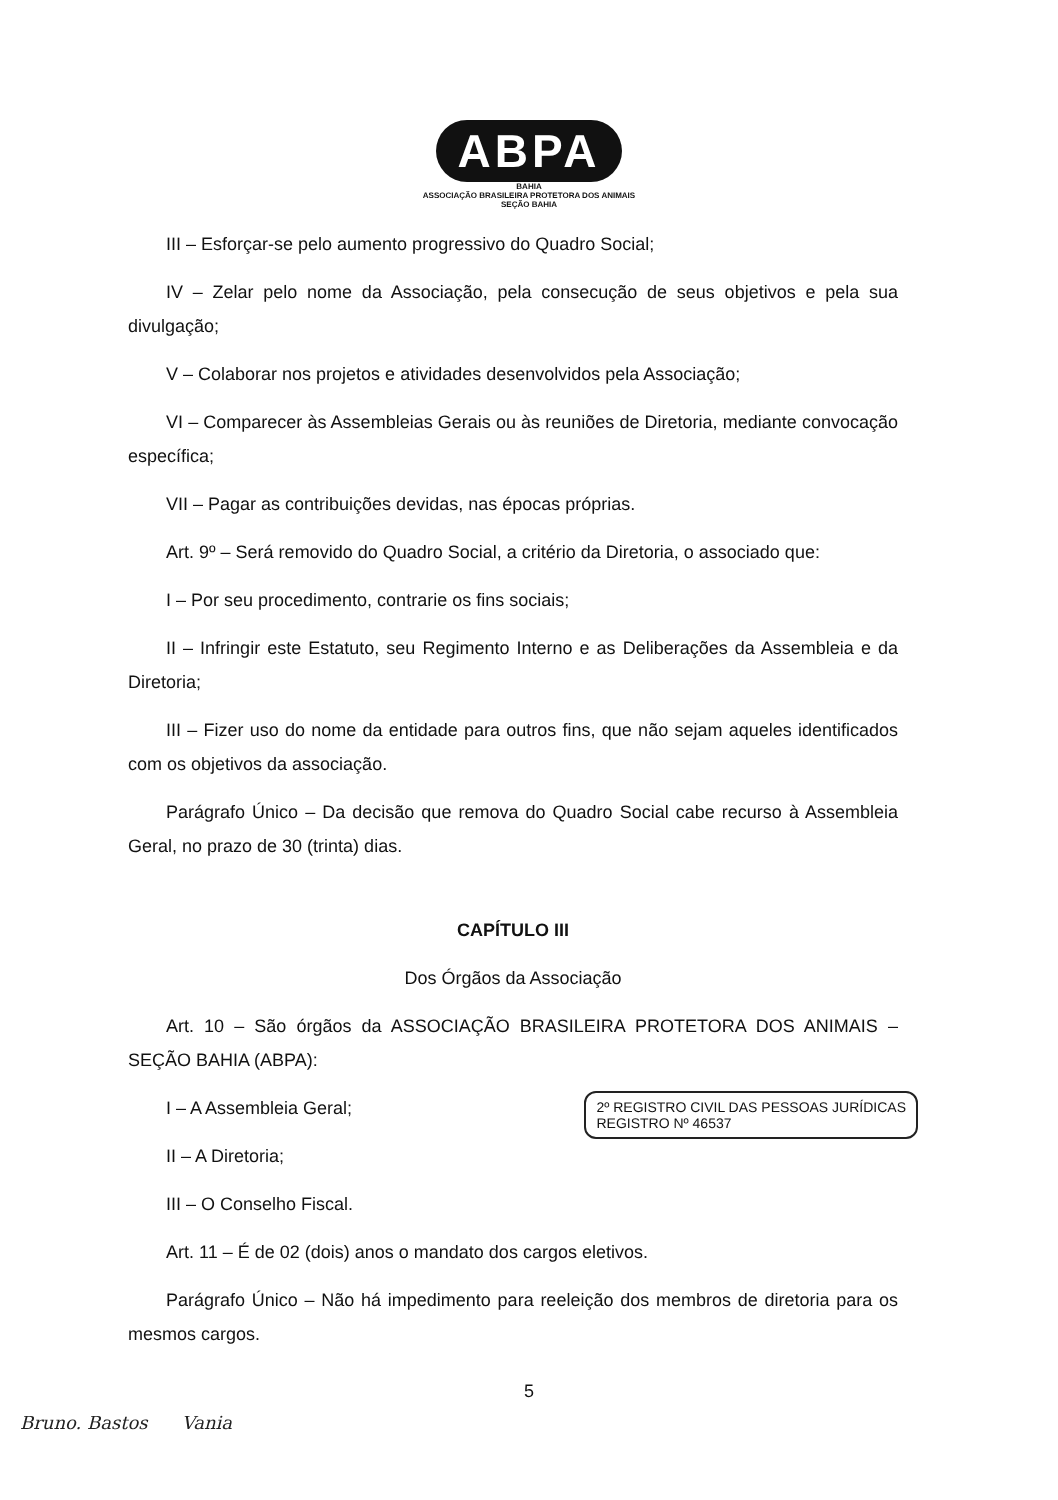ABPA
BAHIA
ASSOCIAÇÃO BRASILEIRA PROTETORA DOS ANIMAIS
SEÇÃO BAHIA
III – Esforçar-se pelo aumento progressivo do Quadro Social;
IV – Zelar pelo nome da Associação, pela consecução de seus objetivos e pela sua divulgação;
V – Colaborar nos projetos e atividades desenvolvidos pela Associação;
VI – Comparecer às Assembleias Gerais ou às reuniões de Diretoria, mediante convocação específica;
VII – Pagar as contribuições devidas, nas épocas próprias.
Art. 9º – Será removido do Quadro Social, a critério da Diretoria, o associado que:
I – Por seu procedimento, contrarie os fins sociais;
II – Infringir este Estatuto, seu Regimento Interno e as Deliberações da Assembleia e da Diretoria;
III – Fizer uso do nome da entidade para outros fins, que não sejam aqueles identificados com os objetivos da associação.
Parágrafo Único – Da decisão que remova do Quadro Social cabe recurso à Assembleia Geral, no prazo de 30 (trinta) dias.
CAPÍTULO III
Dos Órgãos da Associação
Art. 10 – São órgãos da ASSOCIAÇÃO BRASILEIRA PROTETORA DOS ANIMAIS – SEÇÃO BAHIA (ABPA):
2º REGISTRO CIVIL DAS PESSOAS JURÍDICAS
REGISTRO Nº 46537
I – A Assembleia Geral;
II – A Diretoria;
III – O Conselho Fiscal.
Art. 11 – É de 02 (dois) anos o mandato dos cargos eletivos.
Parágrafo Único – Não há impedimento para reeleição dos membros de diretoria para os mesmos cargos.
5
Bruno. Bastos Vania